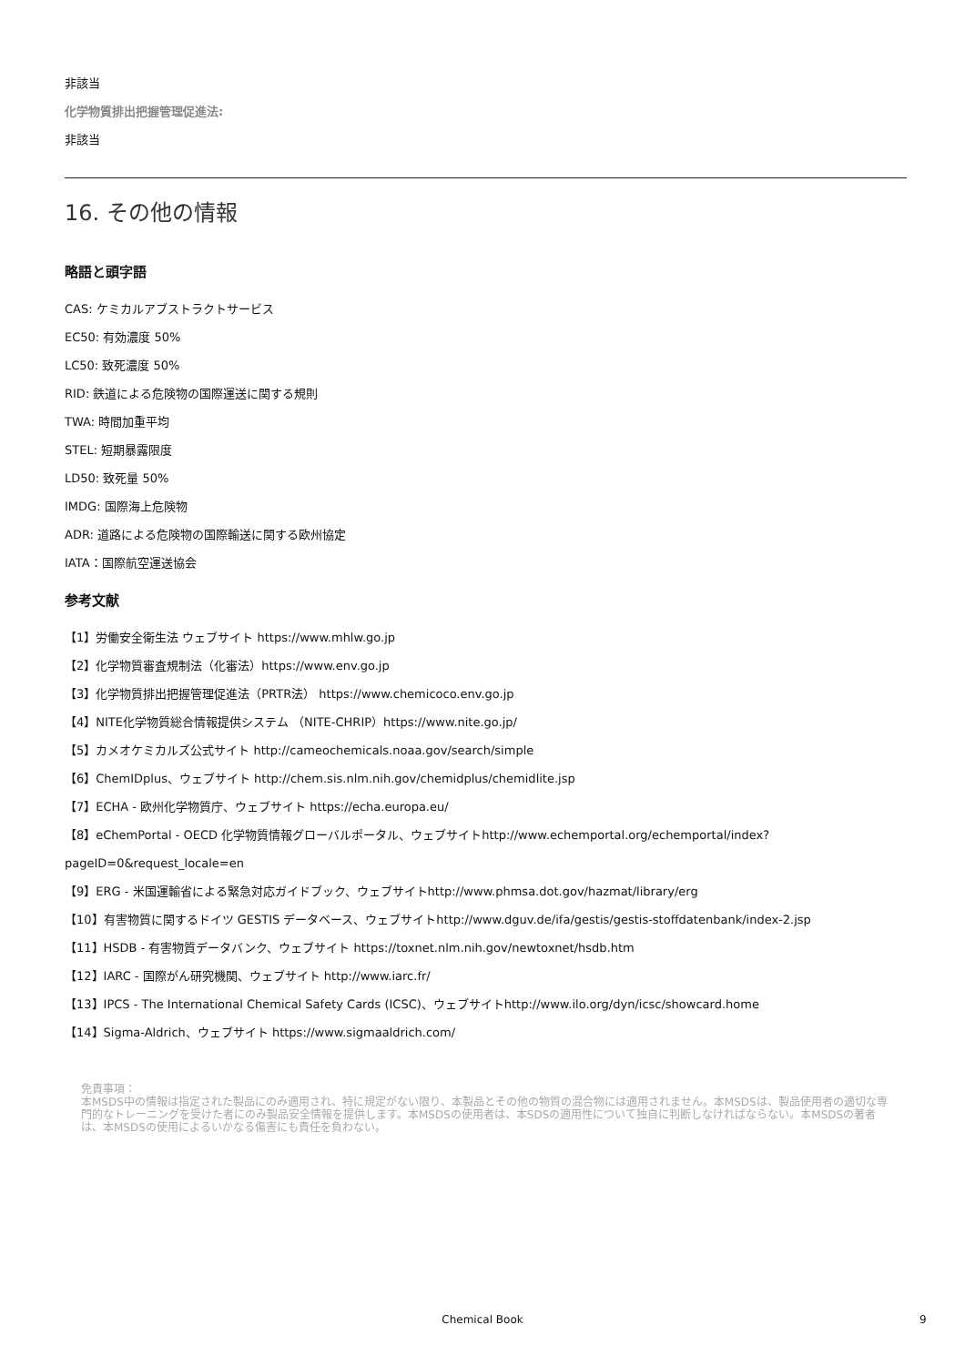非該当
化学物質排出把握管理促進法:
非該当
16. その他の情報
略語と頭字語
CAS: ケミカルアブストラクトサービス
EC50: 有効濃度 50%
LC50: 致死濃度 50%
RID: 鉄道による危険物の国際運送に関する規則
TWA: 時間加重平均
STEL: 短期暴露限度
LD50: 致死量 50%
IMDG: 国際海上危険物
ADR: 道路による危険物の国際輸送に関する欧州協定
IATA：国際航空運送協会
参考文献
【1】労働安全衛生法 ウェブサイト https://www.mhlw.go.jp
【2】化学物質審査規制法（化審法）https://www.env.go.jp
【3】化学物質排出把握管理促進法（PRTR法） https://www.chemicoco.env.go.jp
【4】NITE化学物質総合情報提供システム （NITE-CHRIP）https://www.nite.go.jp/
【5】カメオケミカルズ公式サイト http://cameochemicals.noaa.gov/search/simple
【6】ChemIDplus、ウェブサイト http://chem.sis.nlm.nih.gov/chemidplus/chemidlite.jsp
【7】ECHA - 欧州化学物質庁、ウェブサイト https://echa.europa.eu/
【8】eChemPortal - OECD 化学物質情報グローバルポータル、ウェブサイトhttp://www.echemportal.org/echemportal/index?
pageID=0&request_locale=en
【9】ERG - 米国運輸省による緊急対応ガイドブック、ウェブサイトhttp://www.phmsa.dot.gov/hazmat/library/erg
【10】有害物質に関するドイツ GESTIS データベース、ウェブサイトhttp://www.dguv.de/ifa/gestis/gestis-stoffdatenbank/index-2.jsp
【11】HSDB - 有害物質データバンク、ウェブサイト https://toxnet.nlm.nih.gov/newtoxnet/hsdb.htm
【12】IARC - 国際がん研究機関、ウェブサイト http://www.iarc.fr/
【13】IPCS - The International Chemical Safety Cards (ICSC)、ウェブサイトhttp://www.ilo.org/dyn/icsc/showcard.home
【14】Sigma-Aldrich、ウェブサイト https://www.sigmaaldrich.com/
免責事項：
本MSDS中の情報は指定された製品にのみ適用され、特に規定がない限り、本製品とその他の物質の混合物には適用されません。本MSDSは、製品使用者の適切な専門的なトレーニングを受けた者にのみ製品安全情報を提供します。本MSDSの使用者は、本SDSの適用性について独自に判断しなければならない。本MSDSの著者は、本MSDSの使用によるいかなる傷害にも責任を負わない。
Chemical Book 9